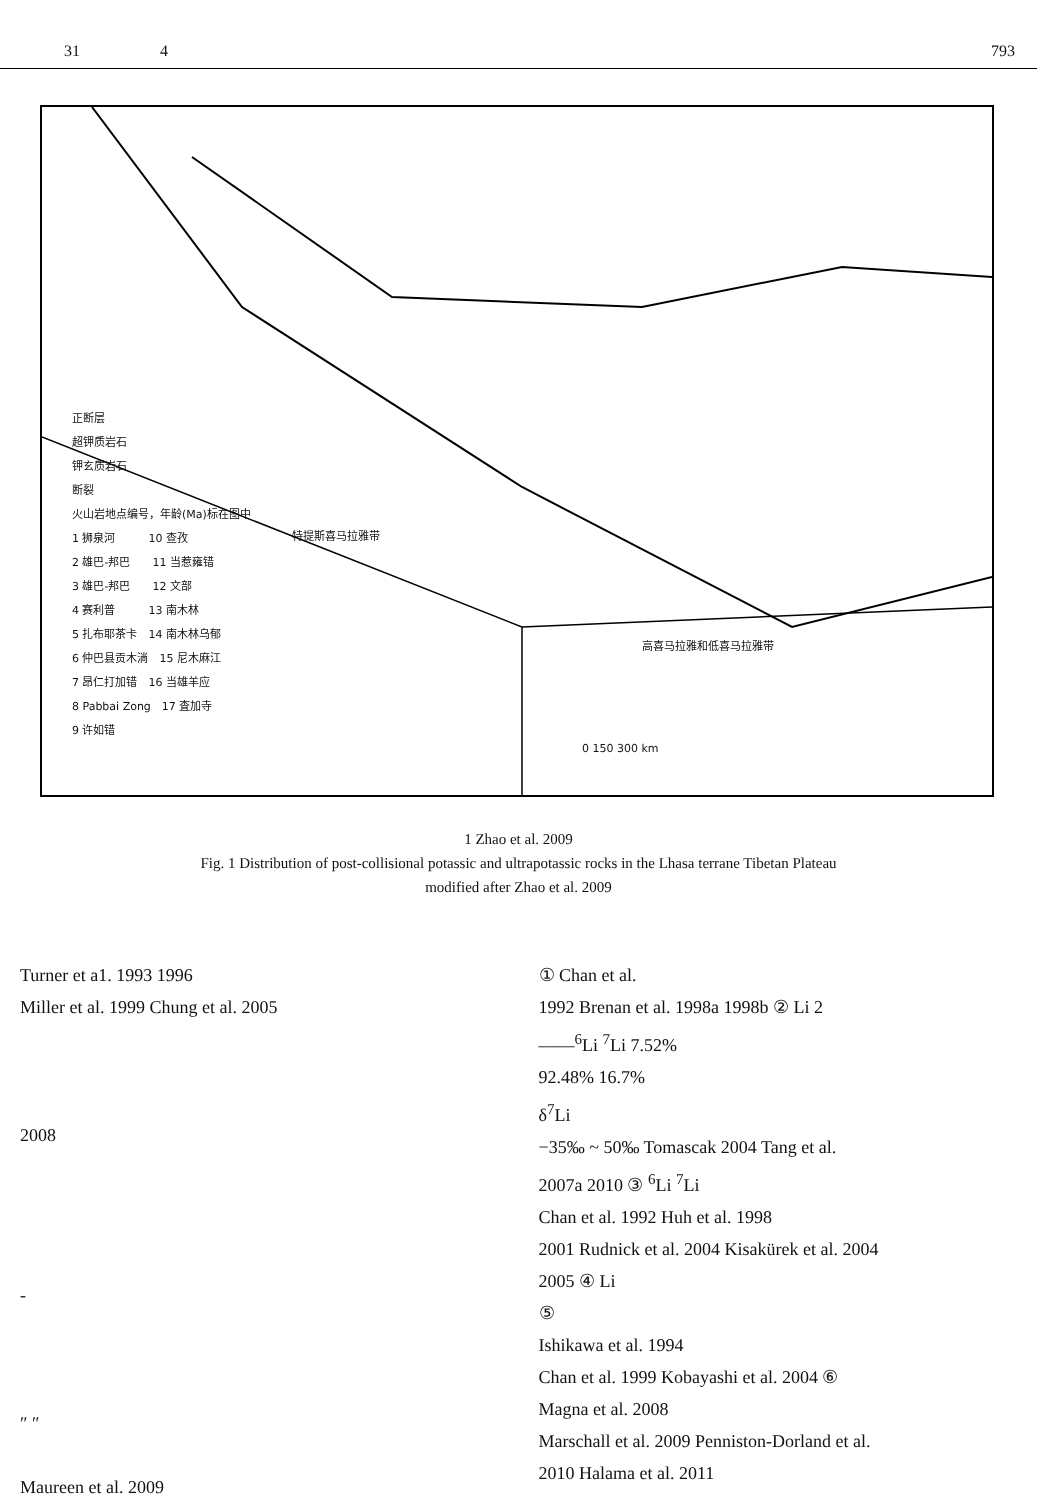31 4 793
特提斯喜马拉雅带
高喜马拉雅和低喜马拉雅带
正断层
超钾质岩石
钾玄质岩石
断裂
火山岩地点编号，年龄(Ma)标在图中
1 狮泉河　　　10 查孜
2 雄巴-邦巴　　11 当惹雍错
3 雄巴-邦巴　　12 文部
4 赛利普　　　13 南木林
5 扎布耶茶卡　14 南木林乌郁
6 仲巴县贡木淌　15 尼木麻江
7 昂仁打加错　16 当雄羊应
8 Pabbai Zong　17 査加寺
9 许如错
0 150 300 km
1 Zhao et al. 2009
Fig. 1 Distribution of post-collisional potassic and ultrapotassic rocks in the Lhasa terrane Tibetan Plateau
modified after Zhao et al. 2009
Turner et a1. 1993 1996
Miller et al. 1999 Chung et al. 2005
2008
-
″ ″
Maureen et al. 2009
① Chan et al.
1992 Brenan et al. 1998a 1998b ② Li 2
——<sup>6</sup>Li <sup>7</sup>Li 7.52%
92.48% 16.7%
δ<sup>7</sup>Li
−35‰ ~ 50‰ Tomascak 2004 Tang et al.
2007a 2010 ③ <sup>6</sup>Li <sup>7</sup>Li
Chan et al. 1992 Huh et al. 1998
2001 Rudnick et al. 2004 Kisakürek et al. 2004
2005 ④ Li
⑤
Ishikawa et al. 1994
Chan et al. 1999 Kobayashi et al. 2004 ⑥
Magna et al. 2008
Marschall et al. 2009 Penniston-Dorland et al.
2010 Halama et al. 2011